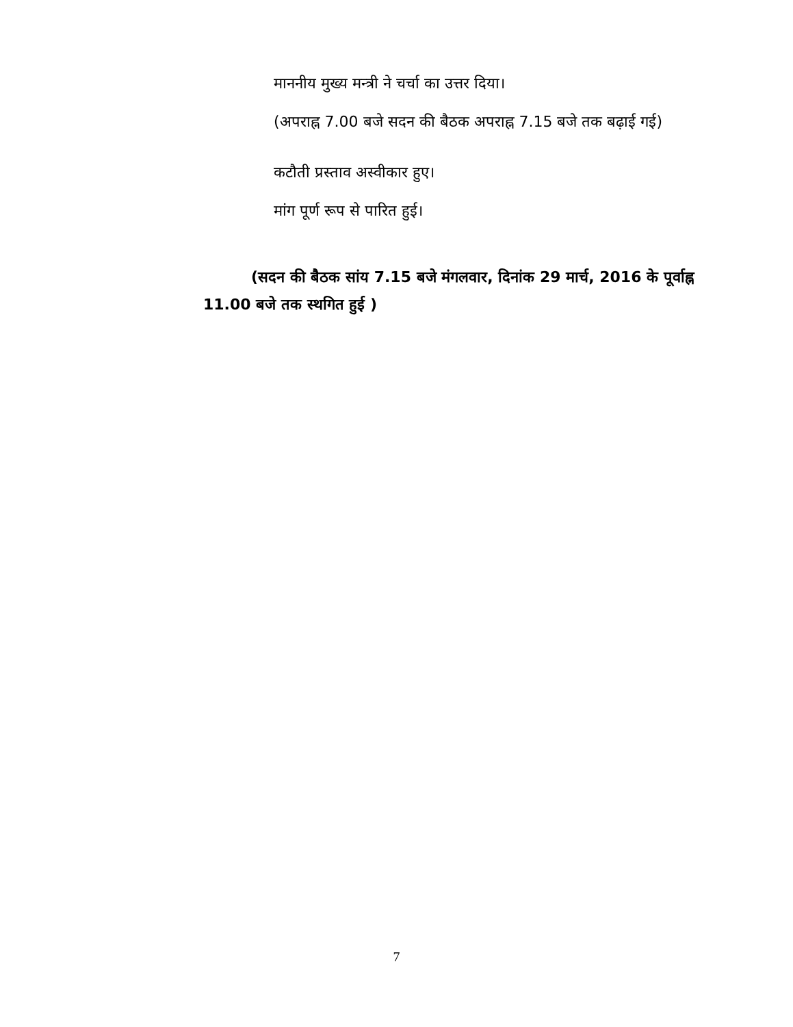माननीय मुख्य मन्त्री ने चर्चा का उत्तर दिया।
(अपराह्न 7.00 बजे सदन की बैठक अपराह्न 7.15 बजे तक बढ़ाई गई)
कटौती प्रस्ताव अस्वीकार हुए।
मांग पूर्ण रूप से पारित हुई।
(सदन की बैठक सांय 7.15 बजे मंगलवार, दिनांक 29 मार्च, 2016 के पूर्वाह्न 11.00 बजे तक स्थगित हुई )
7